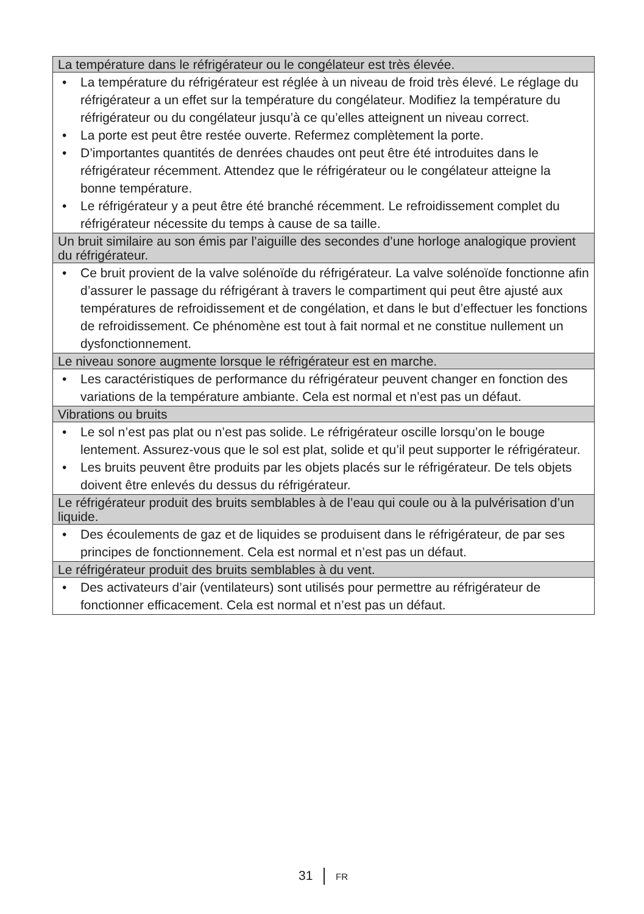| La température dans le réfrigérateur ou le congélateur est très élevée. |
| --- |
| • La température du réfrigérateur est réglée à un niveau de froid très élevé. Le réglage du réfrigérateur a un effet sur la température du congélateur. Modifiez la température du réfrigérateur ou du congélateur jusqu’à ce qu’elles atteignent un niveau correct. • La porte est peut être restée ouverte. Refermez complètement la porte. • D’importantes quantités de denrées chaudes ont peut être été introduites dans le réfrigérateur récemment. Attendez que le réfrigérateur ou le congélateur atteigne la bonne température. • Le réfrigérateur y a peut être été branché récemment. Le refroidissement complet du réfrigérateur nécessite du temps à cause de sa taille. |
| Un bruit similaire au son émis par l’aiguille des secondes d’une horloge analogique provient du réfrigérateur. |
| • Ce bruit provient de la valve solénoïde du réfrigérateur. La valve solénoïde fonctionne afin d’assurer le passage du réfrigérant à travers le compartiment qui peut être ajusté aux températures de refroidissement et de congélation, et dans le but d’effectuer les fonctions de refroidissement. Ce phénomène est tout à fait normal et ne constitue nullement un dysfonctionnement. |
| Le niveau sonore augmente lorsque le réfrigérateur est en marche. |
| • Les caractéristiques de performance du réfrigérateur peuvent changer en fonction des variations de la température ambiante. Cela est normal et n’est pas un défaut. |
| Vibrations ou bruits |
| • Le sol n’est pas plat ou n’est pas solide. Le réfrigérateur oscille lorsqu’on le bouge lentement. Assurez-vous que le sol est plat, solide et qu’il peut supporter le réfrigérateur. • Les bruits peuvent être produits par les objets placés sur le réfrigérateur. De tels objets doivent être enlevés du dessus du réfrigérateur. |
| Le réfrigérateur produit des bruits semblables à de l’eau qui coule ou à la pulvérisation d’un liquide. |
| • Des écoulements de gaz et de liquides se produisent dans le réfrigérateur, de par ses principes de fonctionnement. Cela est normal et n’est pas un défaut. |
| Le réfrigérateur produit des bruits semblables à du vent. |
| • Des activateurs d’air (ventilateurs) sont utilisés pour permettre au réfrigérateur de fonctionner efficacement. Cela est normal et n’est pas un défaut. |
31 FR